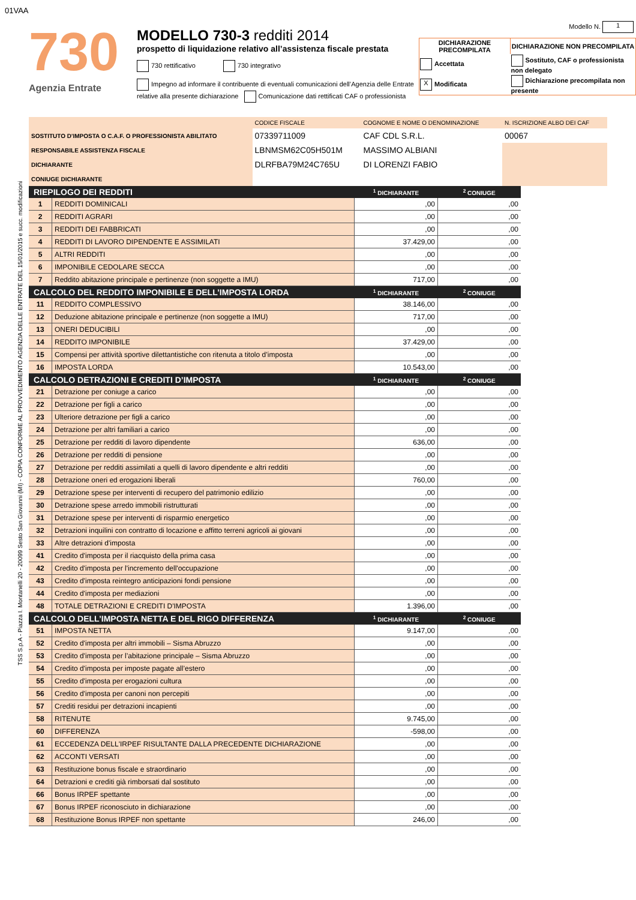01VAA
TSS S.p.A - Piazza I. Montanelli 20 - 20099 Sesto San Giovanni (MI) - COPIA CONFORME AL PROVVEDIMENTO AGENZIA DELLE ENTRATE DEL 15/01/2015 e succ. modificazioni
730
Agenzia Entrate
MODELLO 730-3 redditi 2014
prospetto di liquidazione relativo all’assistenza fiscale prestata
730 rettificativo 730 integrativo
Impegno ad informare il contribuente di eventuali comunicazioni dell’Agenzia delle Entrate relative alla presente dichiarazione Comunicazione dati rettificati CAF o professionista
Modello N. 1
| DICHIARAZIONE PRECOMPILATA | DICHIARAZIONE NON PRECOMPILATA |
| --- | --- |
| Accettata | Sostituto, CAF o professionista non delegato |
| X Modificata | Dichiarazione precompilata non presente |
| | CODICE FISCALE | COGNOME E NOME O DENOMINAZIONE | N. ISCRIZIONE ALBO DEI CAF |
| SOSTITUTO D'IMPOSTA O C.A.F. O PROFESSIONISTA ABILITATO | 07339711009 | CAF CDL S.R.L. | 00067 |
| RESPONSABILE ASSISTENZA FISCALE | LBNMSM62C05H501M | MASSIMO ALBIANI | |
| DICHIARANTE | DLRFBA79M24C765U | DI LORENZI FABIO | |
| CONIUGE DICHIARANTE | | | |
| RIEPILOGO DEI REDDITI | | <sup>1</sup> DICHIARANTE | <sup>2</sup> CONIUGE |
| --- | --- | --- | --- |
| 1 | REDDITI DOMINICALI | ,00 | ,00 |
| 2 | REDDITI AGRARI | ,00 | ,00 |
| 3 | REDDITI DEI FABBRICATI | ,00 | ,00 |
| 4 | REDDITI DI LAVORO DIPENDENTE E ASSIMILATI | 37.429,00 | ,00 |
| 5 | ALTRI REDDITI | ,00 | ,00 |
| 6 | IMPONIBILE CEDOLARE SECCA | ,00 | ,00 |
| 7 | Reddito abitazione principale e pertinenze (non soggette a IMU) | 717,00 | ,00 |
| CALCOLO DEL REDDITO IMPONIBILE E DELL’IMPOSTA LORDA | | <sup>1</sup> DICHIARANTE | <sup>2</sup> CONIUGE |
| 11 | REDDITO COMPLESSIVO | 38.146,00 | ,00 |
| 12 | Deduzione abitazione principale e pertinenze (non soggette a IMU) | 717,00 | ,00 |
| 13 | ONERI DEDUCIBILI | ,00 | ,00 |
| 14 | REDDITO IMPONIBILE | 37.429,00 | ,00 |
| 15 | Compensi per attività sportive dilettantistiche con ritenuta a titolo d’imposta | ,00 | ,00 |
| 16 | IMPOSTA LORDA | 10.543,00 | ,00 |
| CALCOLO DETRAZIONI E CREDITI D’IMPOSTA | | <sup>1</sup> DICHIARANTE | <sup>2</sup> CONIUGE |
| 21 | Detrazione per coniuge a carico | ,00 | ,00 |
| 22 | Detrazione per figli a carico | ,00 | ,00 |
| 23 | Ulteriore detrazione per figli a carico | ,00 | ,00 |
| 24 | Detrazione per altri familiari a carico | ,00 | ,00 |
| 25 | Detrazione per redditi di lavoro dipendente | 636,00 | ,00 |
| 26 | Detrazione per redditi di pensione | ,00 | ,00 |
| 27 | Detrazione per redditi assimilati a quelli di lavoro dipendente e altri redditi | ,00 | ,00 |
| 28 | Detrazione oneri ed erogazioni liberali | 760,00 | ,00 |
| 29 | Detrazione spese per interventi di recupero del patrimonio edilizio | ,00 | ,00 |
| 30 | Detrazione spese arredo immobili ristrutturati | ,00 | ,00 |
| 31 | Detrazione spese per interventi di risparmio energetico | ,00 | ,00 |
| 32 | Detrazioni inquilini con contratto di locazione e affitto terreni agricoli ai giovani | ,00 | ,00 |
| 33 | Altre detrazioni d'imposta | ,00 | ,00 |
| 41 | Credito d'imposta per il riacquisto della prima casa | ,00 | ,00 |
| 42 | Credito d'imposta per l'incremento dell'occupazione | ,00 | ,00 |
| 43 | Credito d'imposta reintegro anticipazioni fondi pensione | ,00 | ,00 |
| 44 | Credito d'imposta per mediazioni | ,00 | ,00 |
| 48 | TOTALE DETRAZIONI E CREDITI D'IMPOSTA | 1.396,00 | ,00 |
| CALCOLO DELL’IMPOSTA NETTA E DEL RIGO DIFFERENZA | | <sup>1</sup> DICHIARANTE | <sup>2</sup> CONIUGE |
| 51 | IMPOSTA NETTA | 9.147,00 | ,00 |
| 52 | Credito d'imposta per altri immobili – Sisma Abruzzo | ,00 | ,00 |
| 53 | Credito d'imposta per l’abitazione principale – Sisma Abruzzo | ,00 | ,00 |
| 54 | Credito d'imposta per imposte pagate all’estero | ,00 | ,00 |
| 55 | Credito d'imposta per erogazioni cultura | ,00 | ,00 |
| 56 | Credito d'imposta per canoni non percepiti | ,00 | ,00 |
| 57 | Crediti residui per detrazioni incapienti | ,00 | ,00 |
| 58 | RITENUTE | 9.745,00 | ,00 |
| 60 | DIFFERENZA | -598,00 | ,00 |
| 61 | ECCEDENZA DELL'IRPEF RISULTANTE DALLA PRECEDENTE DICHIARAZIONE | ,00 | ,00 |
| 62 | ACCONTI VERSATI | ,00 | ,00 |
| 63 | Restituzione bonus fiscale e straordinario | ,00 | ,00 |
| 64 | Detrazioni e crediti già rimborsati dal sostituto | ,00 | ,00 |
| 66 | Bonus IRPEF spettante | ,00 | ,00 |
| 67 | Bonus IRPEF riconosciuto in dichiarazione | ,00 | ,00 |
| 68 | Restituzione Bonus IRPEF non spettante | 246,00 | ,00 |